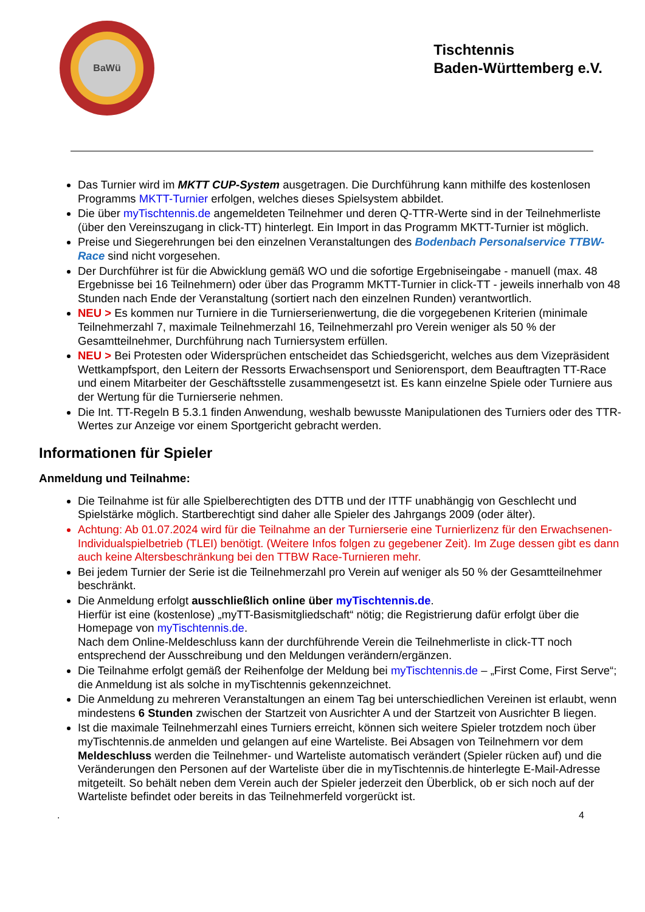BaWü
Tischtennis
Baden-Württemberg e.V.
Das Turnier wird im MKTT CUP-System ausgetragen. Die Durchführung kann mithilfe des kostenlosen Programms MKTT-Turnier erfolgen, welches dieses Spielsystem abbildet.
Die über myTischtennis.de angemeldeten Teilnehmer und deren Q-TTR-Werte sind in der Teilnehmerliste (über den Vereinszugang in click-TT) hinterlegt. Ein Import in das Programm MKTT-Turnier ist möglich.
Preise und Siegerehrungen bei den einzelnen Veranstaltungen des Bodenbach Personalservice TTBW-Race sind nicht vorgesehen.
Der Durchführer ist für die Abwicklung gemäß WO und die sofortige Ergebniseingabe - manuell (max. 48 Ergebnisse bei 16 Teilnehmern) oder über das Programm MKTT-Turnier in click-TT - jeweils innerhalb von 48 Stunden nach Ende der Veranstaltung (sortiert nach den einzelnen Runden) verantwortlich.
NEU > Es kommen nur Turniere in die Turnierserienwertung, die die vorgegebenen Kriterien (minimale Teilnehmerzahl 7, maximale Teilnehmerzahl 16, Teilnehmerzahl pro Verein weniger als 50 % der Gesamtteilnehmer, Durchführung nach Turniersystem erfüllen.
NEU > Bei Protesten oder Widersprüchen entscheidet das Schiedsgericht, welches aus dem Vizepräsident Wettkampfsport, den Leitern der Ressorts Erwachsensport und Seniorensport, dem Beauftragten TT-Race und einem Mitarbeiter der Geschäftsstelle zusammengesetzt ist. Es kann einzelne Spiele oder Turniere aus der Wertung für die Turnierserie nehmen.
Die Int. TT-Regeln B 5.3.1 finden Anwendung, weshalb bewusste Manipulationen des Turniers oder des TTR-Wertes zur Anzeige vor einem Sportgericht gebracht werden.
Informationen für Spieler
Anmeldung und Teilnahme:
Die Teilnahme ist für alle Spielberechtigten des DTTB und der ITTF unabhängig von Geschlecht und Spielstärke möglich. Startberechtigt sind daher alle Spieler des Jahrgangs 2009 (oder älter).
Achtung: Ab 01.07.2024 wird für die Teilnahme an der Turnierserie eine Turnierlizenz für den Erwachsenen-Individualspielbetrieb (TLEI) benötigt. (Weitere Infos folgen zu gegebener Zeit). Im Zuge dessen gibt es dann auch keine Altersbeschränkung bei den TTBW Race-Turnieren mehr.
Bei jedem Turnier der Serie ist die Teilnehmerzahl pro Verein auf weniger als 50 % der Gesamtteilnehmer beschränkt.
Die Anmeldung erfolgt ausschließlich online über myTischtennis.de.
Hierfür ist eine (kostenlose) „myTT-Basismitgliedschaft“ nötig; die Registrierung dafür erfolgt über die Homepage von myTischtennis.de.
Nach dem Online-Meldeschluss kann der durchführende Verein die Teilnehmerliste in click-TT noch entsprechend der Ausschreibung und den Meldungen verändern/ergänzen.
Die Teilnahme erfolgt gemäß der Reihenfolge der Meldung bei myTischtennis.de – „First Come, First Serve“; die Anmeldung ist als solche in myTischtennis gekennzeichnet.
Die Anmeldung zu mehreren Veranstaltungen an einem Tag bei unterschiedlichen Vereinen ist erlaubt, wenn mindestens 6 Stunden zwischen der Startzeit von Ausrichter A und der Startzeit von Ausrichter B liegen.
Ist die maximale Teilnehmerzahl eines Turniers erreicht, können sich weitere Spieler trotzdem noch über myTischtennis.de anmelden und gelangen auf eine Warteliste. Bei Absagen von Teilnehmern vor dem Meldeschluss werden die Teilnehmer- und Warteliste automatisch verändert (Spieler rücken auf) und die Veränderungen den Personen auf der Warteliste über die in myTischtennis.de hinterlegte E-Mail-Adresse mitgeteilt. So behält neben dem Verein auch der Spieler jederzeit den Überblick, ob er sich noch auf der Warteliste befindet oder bereits in das Teilnehmerfeld vorgerückt ist.
. 4